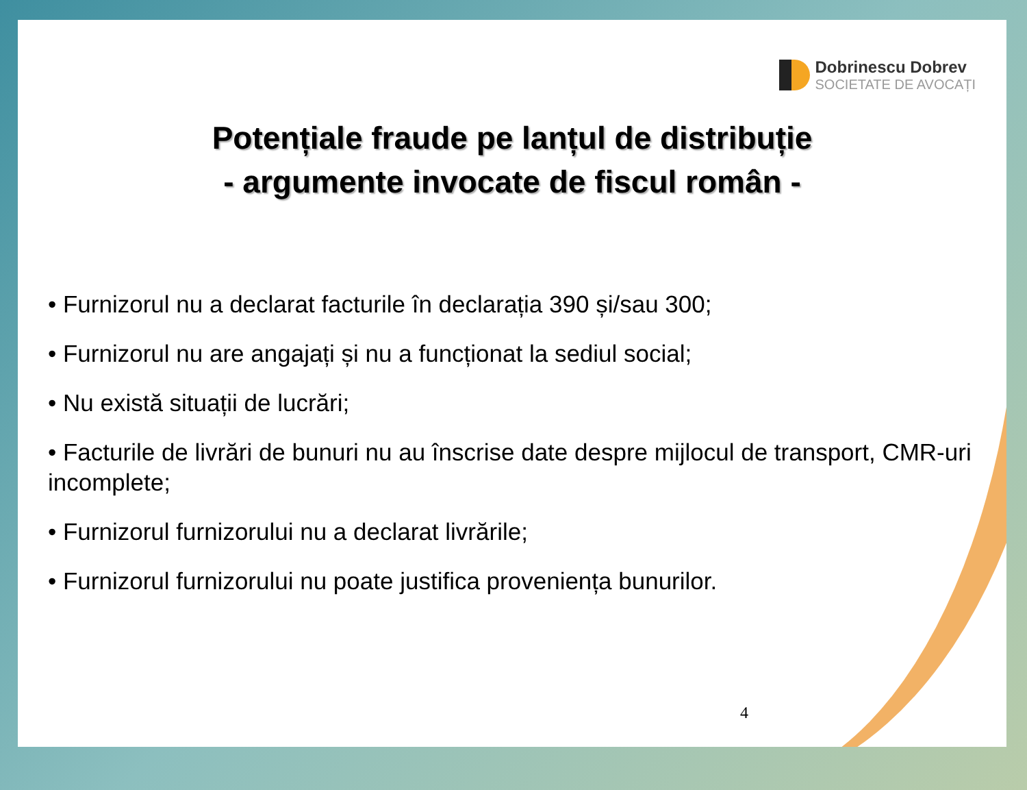Dobrinescu Dobrev
SOCIETATE DE AVOCAȚI
Potențiale fraude pe lanțul de distribuție
- argumente invocate de fiscul român -
• Furnizorul nu a declarat facturile în declarația 390 și/sau 300;
• Furnizorul nu are angajați și nu a funcționat la sediul social;
• Nu există situații de lucrări;
• Facturile de livrări de bunuri nu au înscrise date despre mijlocul de transport, CMR-uri incomplete;
• Furnizorul furnizorului nu a declarat livrările;
• Furnizorul furnizorului nu poate justifica proveniența bunurilor.
4